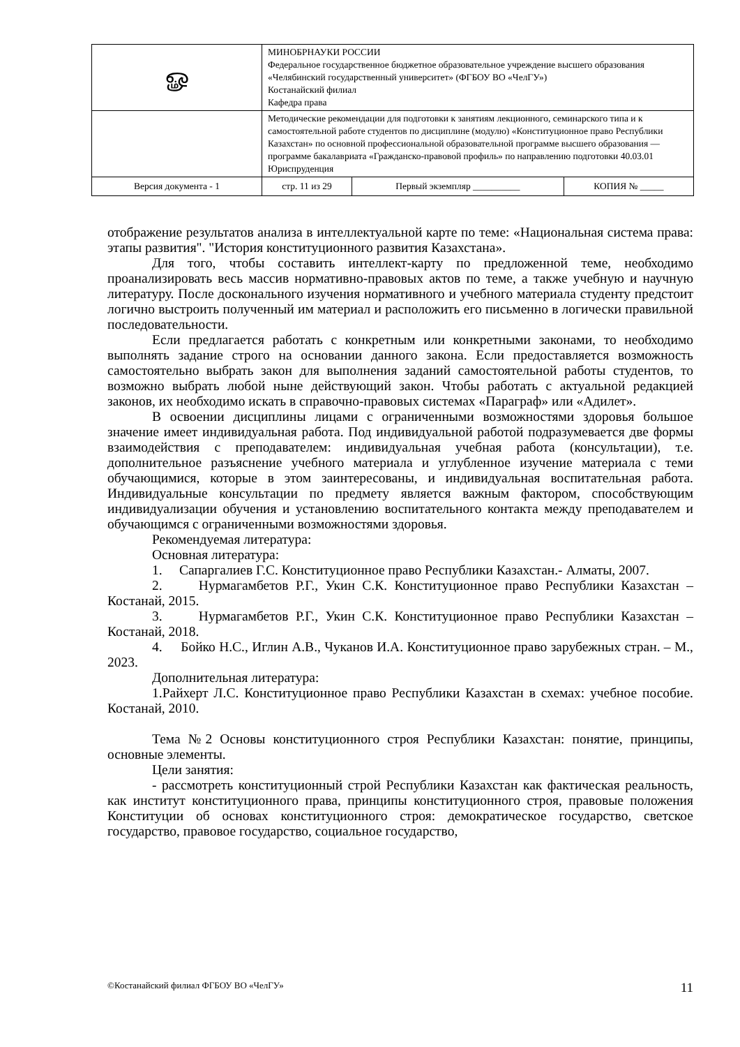| ௐ | МИНОБРНАУКИ РОССИИ Федеральное государственное бюджетное образовательное учреждение высшего образования «Челябинский государственный университет» (ФГБОУ ВО «ЧелГУ») Костанайский филиал Кафедра права | | |
| | Методические рекомендации для подготовки к занятиям лекционного, семинарского типа и к самостоятельной работе студентов по дисциплине (модулю) «Конституционное право Республики Казахстан» по основной профессиональной образовательной программе высшего образования — программе бакалавриата «Гражданско-правовой профиль» по направлению подготовки 40.03.01 Юриспруденция | | |
| Версия документа - 1 | стр. 11 из 29 | Первый экземпляр __________ | КОПИЯ № _____ |
отображение результатов анализа в интеллектуальной карте по теме: «Национальная система права: этапы развития". "История конституционного развития Казахстана».
Для того, чтобы составить интеллект-карту по предложенной теме, необходимо проанализировать весь массив нормативно-правовых актов по теме, а также учебную и научную литературу. После досконального изучения нормативного и учебного материала студенту предстоит логично выстроить полученный им материал и расположить его письменно в логически правильной последовательности.
Если предлагается работать с конкретным или конкретными законами, то необходимо выполнять задание строго на основании данного закона. Если предоставляется возможность самостоятельно выбрать закон для выполнения заданий самостоятельной работы студентов, то возможно выбрать любой ныне действующий закон. Чтобы работать с актуальной редакцией законов, их необходимо искать в справочно-правовых системах «Параграф» или «Адилет».
В освоении дисциплины лицами с ограниченными возможностями здоровья большое значение имеет индивидуальная работа. Под индивидуальной работой подразумевается две формы взаимодействия с преподавателем: индивидуальная учебная работа (консультации), т.е. дополнительное разъяснение учебного материала и углубленное изучение материала с теми обучающимися, которые в этом заинтересованы, и индивидуальная воспитательная работа. Индивидуальные консультации по предмету является важным фактором, способствующим индивидуализации обучения и установлению воспитательного контакта между преподавателем и обучающимся с ограниченными возможностями здоровья.
Рекомендуемая литература:
Основная литература:
1. Сапаргалиев Г.С. Конституционное право Республики Казахстан.- Алматы, 2007.
2. Нурмагамбетов Р.Г., Укин С.К. Конституционное право Республики Казахстан – Костанай, 2015.
3. Нурмагамбетов Р.Г., Укин С.К. Конституционное право Республики Казахстан – Костанай, 2018.
4. Бойко Н.С., Иглин А.В., Чуканов И.А. Конституционное право зарубежных стран. – М., 2023.
Дополнительная литература:
1.Райхерт Л.С. Конституционное право Республики Казахстан в схемах: учебное пособие. Костанай, 2010.
Тема №2 Основы конституционного строя Республики Казахстан: понятие, принципы, основные элементы.
Цели занятия:
- рассмотреть конституционный строй Республики Казахстан как фактическая реальность, как институт конституционного права, принципы конституционного строя, правовые положения Конституции об основах конституционного строя: демократическое государство, светское государство, правовое государство, социальное государство,
©Костанайский филиал ФГБОУ ВО «ЧелГУ» 11